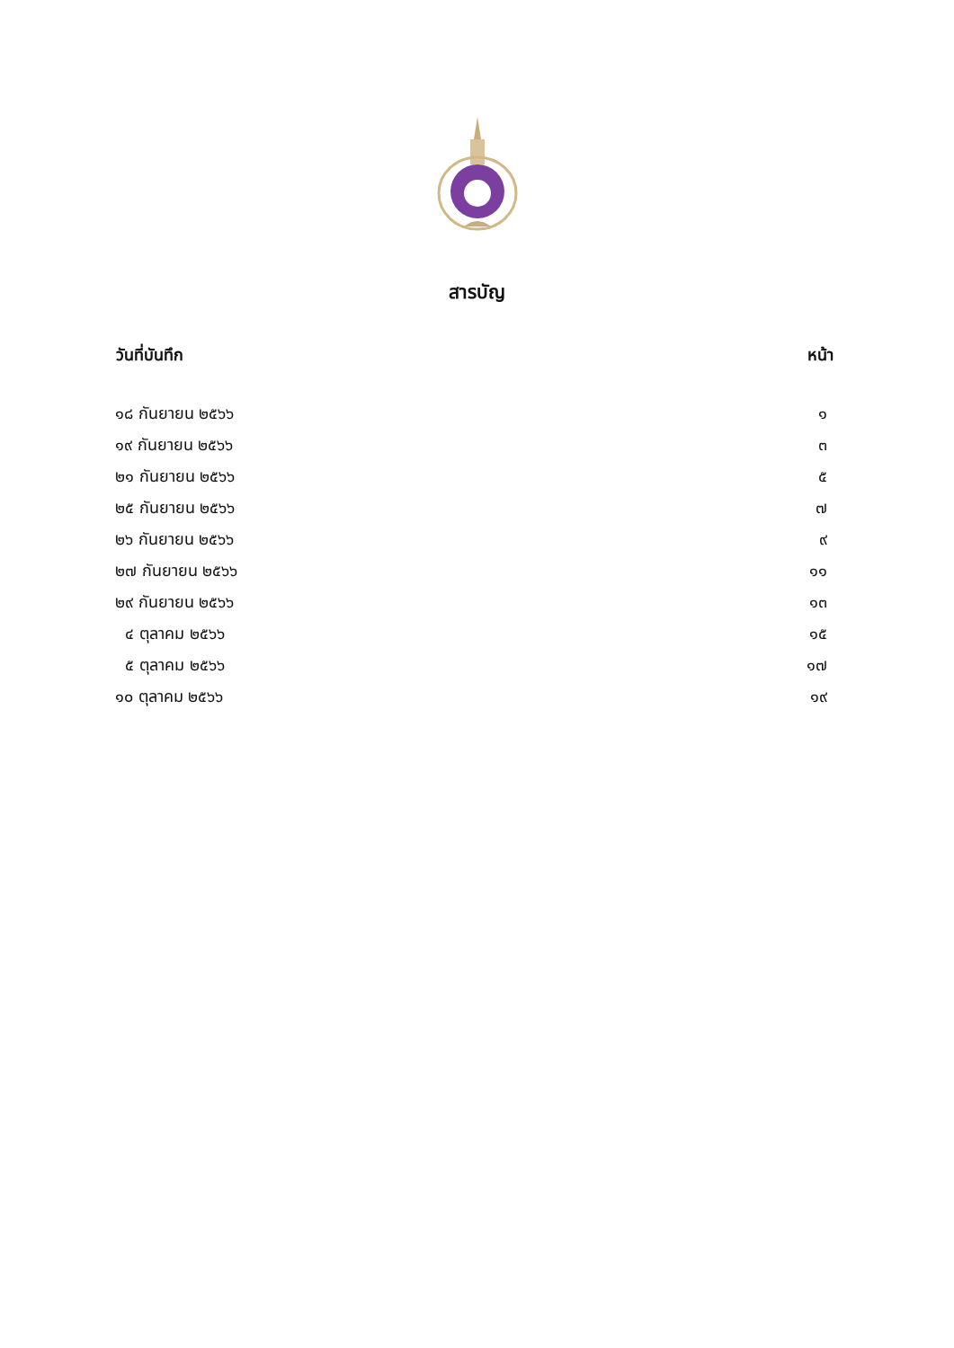สารบัญ
| วันที่บันทึก | หน้า |
| --- | --- |
| ๑๘ กันยายน ๒๕๖๖ | ๑ |
| ๑๙ กันยายน ๒๕๖๖ | ๓ |
| ๒๑ กันยายน ๒๕๖๖ | ๕ |
| ๒๕ กันยายน ๒๕๖๖ | ๗ |
| ๒๖ กันยายน ๒๕๖๖ | ๙ |
| ๒๗ กันยายน ๒๕๖๖ | ๑๑ |
| ๒๙ กันยายน ๒๕๖๖ | ๑๓ |
| ๔ ตุลาคม ๒๕๖๖ | ๑๕ |
| ๕ ตุลาคม ๒๕๖๖ | ๑๗ |
| ๑๐ ตุลาคม ๒๕๖๖ | ๑๙ |